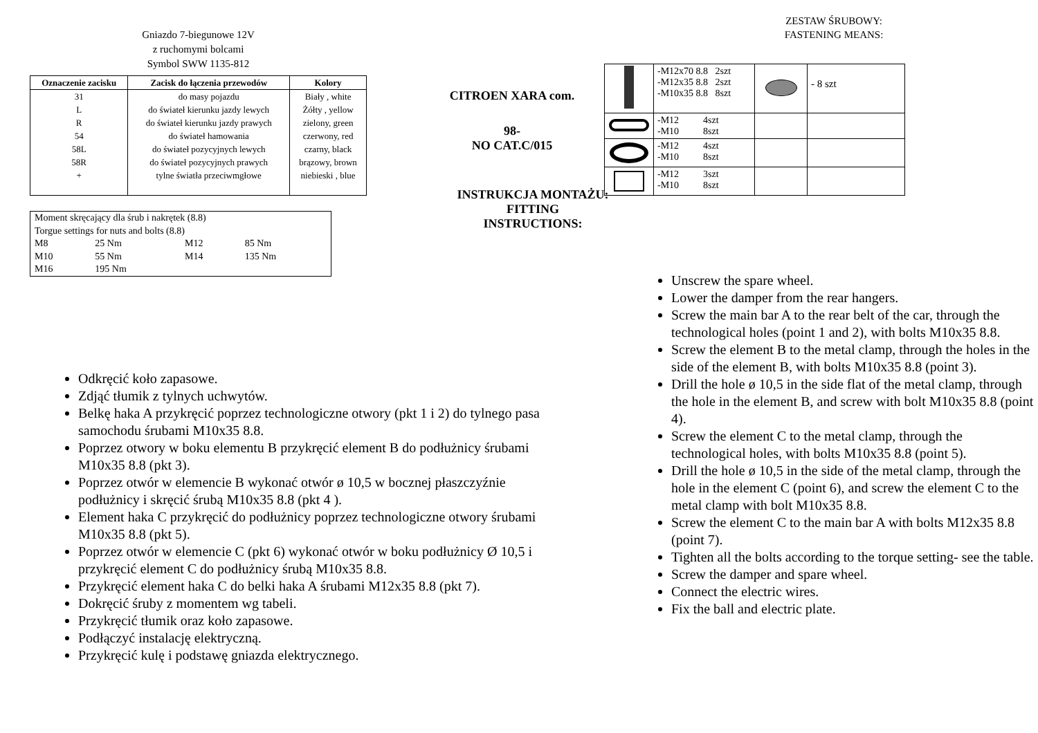Gniazdo 7-biegunowe 12V
z ruchomymi bolcami
Symbol SWW 1135-812
| Oznaczenie zacisku | Zacisk do łączenia przewodów | Kolory |
| --- | --- | --- |
| 31 | do masy pojazdu | Biały , white |
| L | do świateł kierunku jazdy lewych | Żółty , yellow |
| R | do świateł kierunku jazdy prawych | zielony, green |
| 54 | do świateł hamowania | czerwony, red |
| 58L | do świateł pozycyjnych lewych | czarny, black |
| 58R | do świateł pozycyjnych prawych | brązowy, brown |
| + | tylne światła przeciwmgłowe | niebieski , blue |
| Moment skręcający dla śrub i nakrętek (8.8) | | | |
| Torgue settings for nuts and bolts (8.8) | | | |
| M8 | 25 Nm | M12 | 85 Nm |
| M10 | 55 Nm | M14 | 135 Nm |
| M16 | 195 Nm | | |
Odkręcić koło zapasowe.
Zdjąć tłumik z tylnych uchwytów.
Belkę haka A przykręcić poprzez technologiczne otwory (pkt 1 i 2) do tylnego pasa samochodu śrubami M10x35 8.8.
Poprzez otwory w boku elementu B przykręcić element B do podłużnicy śrubami M10x35 8.8 (pkt 3).
Poprzez otwór w elemencie B wykonać otwór ø 10,5 w bocznej płaszczyźnie podłużnicy i skręcić śrubą M10x35 8.8 (pkt 4 ).
Element haka C przykręcić do podłużnicy poprzez technologiczne otwory śrubami M10x35 8.8 (pkt 5).
Poprzez otwór w elemencie C (pkt 6) wykonać otwór w boku podłużnicy Ø 10,5 i przykręcić element C do podłużnicy śrubą M10x35 8.8.
Przykręcić element haka C do belki haka A śrubami M12x35 8.8 (pkt 7).
Dokręcić śruby z momentem wg tabeli.
Przykręcić tłumik oraz koło zapasowe.
Podłączyć instalację elektryczną.
Przykręcić kulę i podstawę gniazda elektrycznego.
CITROEN XARA com.
98-
NO CAT.C/015
INSTRUKCJA MONTAŻU:
FITTING INSTRUCTIONS:
ZESTAW ŚRUBOWY:
FASTENING MEANS:
| | -M12x70 8.8 2szt -M12x35 8.8 2szt -M10x35 8.8 8szt | | - 8 szt |
| | -M12 4szt -M10 8szt | | |
| | -M12 4szt -M10 8szt | | |
| | -M12 3szt -M10 8szt | | |
Unscrew the spare wheel.
Lower the damper from the rear hangers.
Screw the main bar A to the rear belt of the car, through the technological holes (point 1 and 2), with bolts M10x35 8.8.
Screw the element B to the metal clamp, through the holes in the side of the element B, with bolts M10x35 8.8 (point 3).
Drill the hole ø 10,5 in the side flat of the metal clamp, through the hole in the element B, and screw with bolt M10x35 8.8 (point 4).
Screw the element C to the metal clamp, through the technological holes, with bolts M10x35 8.8 (point 5).
Drill the hole ø 10,5 in the side of the metal clamp, through the hole in the element C (point 6), and screw the element C to the metal clamp with bolt M10x35 8.8.
Screw the element C to the main bar A with bolts M12x35 8.8 (point 7).
Tighten all the bolts according to the torque setting- see the table.
Screw the damper and spare wheel.
Connect the electric wires.
Fix the ball and electric plate.